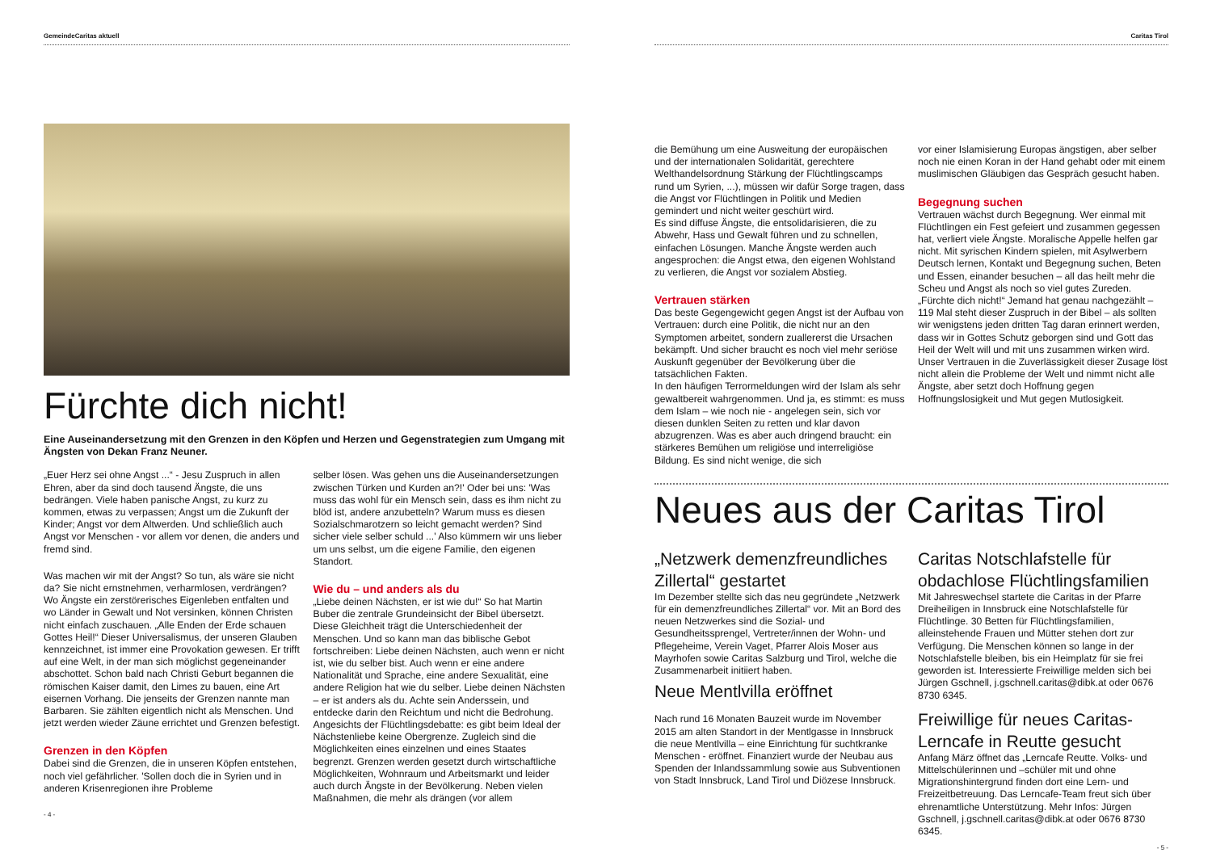GemeindeCaritas aktuell
Fürchte dich nicht!
Eine Auseinandersetzung mit den Grenzen in den Köpfen und Herzen und Gegenstrategien zum Umgang mit Ängsten von Dekan Franz Neuner.
„Euer Herz sei ohne Angst ...“ - Jesu Zuspruch in allen Ehren, aber da sind doch tausend Ängste, die uns bedrängen. Viele haben panische Angst, zu kurz zu kommen, etwas zu verpassen; Angst um die Zukunft der Kinder; Angst vor dem Altwerden. Und schließlich auch Angst vor Menschen - vor allem vor denen, die anders und fremd sind.
Was machen wir mit der Angst? So tun, als wäre sie nicht da? Sie nicht ernstnehmen, verharmlosen, verdrängen? Wo Ängste ein zerstörerisches Eigenleben entfalten und wo Länder in Gewalt und Not versinken, können Christen nicht einfach zuschauen. „Alle Enden der Erde schauen Gottes Heil!“ Dieser Universalismus, der unseren Glauben kennzeichnet, ist immer eine Provokation gewesen. Er trifft auf eine Welt, in der man sich möglichst gegeneinander abschottet. Schon bald nach Christi Geburt begannen die römischen Kaiser damit, den Limes zu bauen, eine Art eisernen Vorhang. Die jenseits der Grenzen nannte man Barbaren. Sie zählten eigentlich nicht als Menschen. Und jetzt werden wieder Zäune errichtet und Grenzen befestigt.
Grenzen in den Köpfen
Dabei sind die Grenzen, die in unseren Köpfen entstehen, noch viel gefährlicher. 'Sollen doch die in Syrien und in anderen Krisenregionen ihre Probleme
selber lösen. Was gehen uns die Auseinandersetzungen zwischen Türken und Kurden an?!' Oder bei uns: 'Was muss das wohl für ein Mensch sein, dass es ihm nicht zu blöd ist, andere anzubetteln? Warum muss es diesen Sozialschmarotzern so leicht gemacht werden? Sind sicher viele selber schuld ...' Also kümmern wir uns lieber um uns selbst, um die eigene Familie, den eigenen Standort.
Wie du – und anders als du
„Liebe deinen Nächsten, er ist wie du!“ So hat Martin Buber die zentrale Grundeinsicht der Bibel übersetzt. Diese Gleichheit trägt die Unterschiedenheit der Menschen. Und so kann man das biblische Gebot fortschreiben: Liebe deinen Nächsten, auch wenn er nicht ist, wie du selber bist. Auch wenn er eine andere Nationalität und Sprache, eine andere Sexualität, eine andere Religion hat wie du selber. Liebe deinen Nächsten – er ist anders als du. Achte sein Anderssein, und entdecke darin den Reichtum und nicht die Bedrohung.
Angesichts der Flüchtlingsdebatte: es gibt beim Ideal der Nächstenliebe keine Obergrenze. Zugleich sind die Möglichkeiten eines einzelnen und eines Staates begrenzt. Grenzen werden gesetzt durch wirtschaftliche Möglichkeiten, Wohnraum und Arbeitsmarkt und leider auch durch Ängste in der Bevölkerung. Neben vielen Maßnahmen, die mehr als drängen (vor allem
- 4 -
Caritas Tirol
die Bemühung um eine Ausweitung der europäischen und der internationalen Solidarität, gerechtere Welthandelsordnung Stärkung der Flüchtlingscamps rund um Syrien, ...), müssen wir dafür Sorge tragen, dass die Angst vor Flüchtlingen in Politik und Medien gemindert und nicht weiter geschürt wird.
Es sind diffuse Ängste, die entsolidarisieren, die zu Abwehr, Hass und Gewalt führen und zu schnellen, einfachen Lösungen. Manche Ängste werden auch angesprochen: die Angst etwa, den eigenen Wohlstand zu verlieren, die Angst vor sozialem Abstieg.
Vertrauen stärken
Das beste Gegengewicht gegen Angst ist der Aufbau von Vertrauen: durch eine Politik, die nicht nur an den Symptomen arbeitet, sondern zuallererst die Ursachen bekämpft. Und sicher braucht es noch viel mehr seriöse Auskunft gegenüber der Bevölkerung über die tatsächlichen Fakten.
In den häufigen Terrormeldungen wird der Islam als sehr gewaltbereit wahrgenommen. Und ja, es stimmt: es muss dem Islam – wie noch nie - angelegen sein, sich vor diesen dunklen Seiten zu retten und klar davon abzugrenzen. Was es aber auch dringend braucht: ein stärkeres Bemühen um religiöse und interreligiöse Bildung. Es sind nicht wenige, die sich
vor einer Islamisierung Europas ängstigen, aber selber noch nie einen Koran in der Hand gehabt oder mit einem muslimischen Gläubigen das Gespräch gesucht haben.
Begegnung suchen
Vertrauen wächst durch Begegnung. Wer einmal mit Flüchtlingen ein Fest gefeiert und zusammen gegessen hat, verliert viele Ängste. Moralische Appelle helfen gar nicht. Mit syrischen Kindern spielen, mit Asylwerbern Deutsch lernen, Kontakt und Begegnung suchen, Beten und Essen, einander besuchen – all das heilt mehr die Scheu und Angst als noch so viel gutes Zureden.
„Fürchte dich nicht!“ Jemand hat genau nachgezählt – 119 Mal steht dieser Zuspruch in der Bibel – als sollten wir wenigstens jeden dritten Tag daran erinnert werden, dass wir in Gottes Schutz geborgen sind und Gott das Heil der Welt will und mit uns zusammen wirken wird. Unser Vertrauen in die Zuverlässigkeit dieser Zusage löst nicht allein die Probleme der Welt und nimmt nicht alle Ängste, aber setzt doch Hoffnung gegen Hoffnungslosigkeit und Mut gegen Mutlosigkeit.
Neues aus der Caritas Tirol
„Netzwerk demenzfreundliches Zillertal“ gestartet
Im Dezember stellte sich das neu gegründete „Netzwerk für ein demenzfreundliches Zillertal“ vor. Mit an Bord des neuen Netzwerkes sind die Sozial- und Gesundheitssprengel, Vertreter/innen der Wohn- und Pflegeheime, Verein Vaget, Pfarrer Alois Moser aus Mayrhofen sowie Caritas Salzburg und Tirol, welche die Zusammenarbeit initiiert haben.
Neue Mentlvilla eröffnet
Nach rund 16 Monaten Bauzeit wurde im November 2015 am alten Standort in der Mentlgasse in Innsbruck die neue Mentlvilla – eine Einrichtung für suchtkranke Menschen - eröffnet. Finanziert wurde der Neubau aus Spenden der Inlandssammlung sowie aus Subventionen von Stadt Innsbruck, Land Tirol und Diözese Innsbruck.
Caritas Notschlafstelle für obdachlose Flüchtlingsfamilien
Mit Jahreswechsel startete die Caritas in der Pfarre Dreiheiligen in Innsbruck eine Notschlafstelle für Flüchtlinge. 30 Betten für Flüchtlingsfamilien, alleinstehende Frauen und Mütter stehen dort zur Verfügung. Die Menschen können so lange in der Notschlafstelle bleiben, bis ein Heimplatz für sie frei geworden ist. Interessierte Freiwillige melden sich bei Jürgen Gschnell, j.gschnell.caritas@dibk.at oder 0676 8730 6345.
Freiwillige für neues Caritas-Lerncafe in Reutte gesucht
Anfang März öffnet das „Lerncafe Reutte. Volks- und Mittelschülerinnen und –schüler mit und ohne Migrationshintergrund finden dort eine Lern- und Freizeitbetreuung. Das Lerncafe-Team freut sich über ehrenamtliche Unterstützung. Mehr Infos: Jürgen Gschnell, j.gschnell.caritas@dibk.at oder 0676 8730 6345.
- 5 -